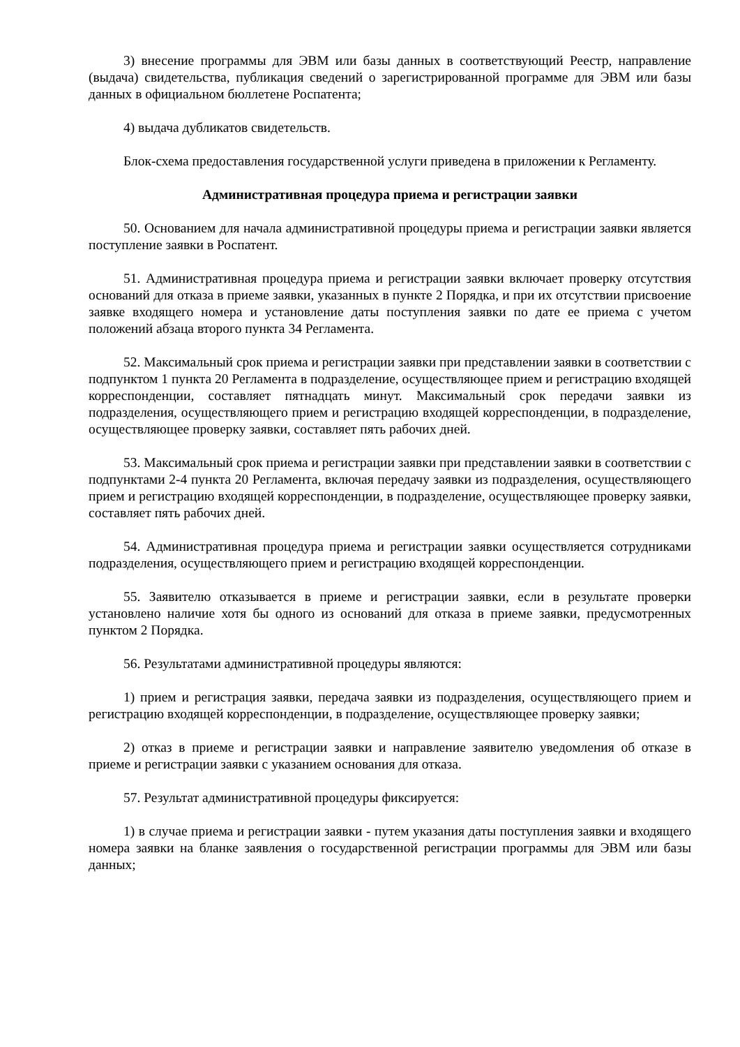3) внесение программы для ЭВМ или базы данных в соответствующий Реестр, направление (выдача) свидетельства, публикация сведений о зарегистрированной программе для ЭВМ или базы данных в официальном бюллетене Роспатента;
4) выдача дубликатов свидетельств.
Блок-схема предоставления государственной услуги приведена в приложении к Регламенту.
Административная процедура приема и регистрации заявки
50. Основанием для начала административной процедуры приема и регистрации заявки является поступление заявки в Роспатент.
51. Административная процедура приема и регистрации заявки включает проверку отсутствия оснований для отказа в приеме заявки, указанных в пункте 2 Порядка, и при их отсутствии присвоение заявке входящего номера и установление даты поступления заявки по дате ее приема с учетом положений абзаца второго пункта 34 Регламента.
52. Максимальный срок приема и регистрации заявки при представлении заявки в соответствии с подпунктом 1 пункта 20 Регламента в подразделение, осуществляющее прием и регистрацию входящей корреспонденции, составляет пятнадцать минут. Максимальный срок передачи заявки из подразделения, осуществляющего прием и регистрацию входящей корреспонденции, в подразделение, осуществляющее проверку заявки, составляет пять рабочих дней.
53. Максимальный срок приема и регистрации заявки при представлении заявки в соответствии с подпунктами 2-4 пункта 20 Регламента, включая передачу заявки из подразделения, осуществляющего прием и регистрацию входящей корреспонденции, в подразделение, осуществляющее проверку заявки, составляет пять рабочих дней.
54. Административная процедура приема и регистрации заявки осуществляется сотрудниками подразделения, осуществляющего прием и регистрацию входящей корреспонденции.
55. Заявителю отказывается в приеме и регистрации заявки, если в результате проверки установлено наличие хотя бы одного из оснований для отказа в приеме заявки, предусмотренных пунктом 2 Порядка.
56. Результатами административной процедуры являются:
1) прием и регистрация заявки, передача заявки из подразделения, осуществляющего прием и регистрацию входящей корреспонденции, в подразделение, осуществляющее проверку заявки;
2) отказ в приеме и регистрации заявки и направление заявителю уведомления об отказе в приеме и регистрации заявки с указанием основания для отказа.
57. Результат административной процедуры фиксируется:
1) в случае приема и регистрации заявки - путем указания даты поступления заявки и входящего номера заявки на бланке заявления о государственной регистрации программы для ЭВМ или базы данных;